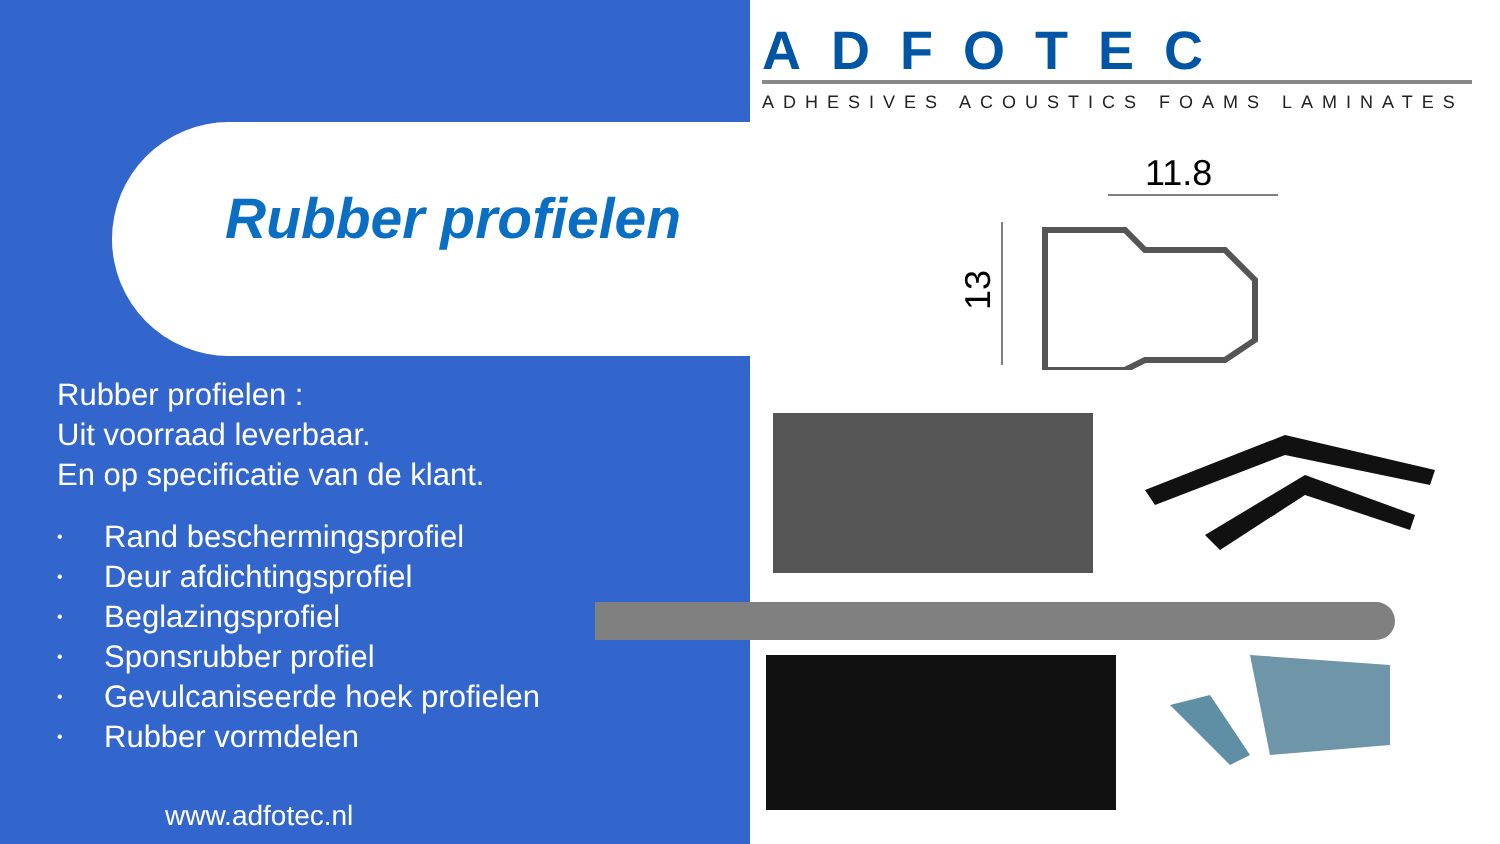Rubber profielen
Rubber profielen :
Uit voorraad leverbaar.
En op specificatie van de klant.
• Rand beschermingsprofiel
• Deur afdichtingsprofiel
• Beglazingsprofiel
• Sponsrubber profiel
• Gevulcaniseerde hoek profielen
• Rubber vormdelen
www.adfotec.nl
ADFOTEC
ADHESIVES ACOUSTICS FOAMS LAMINATES
11.8
13